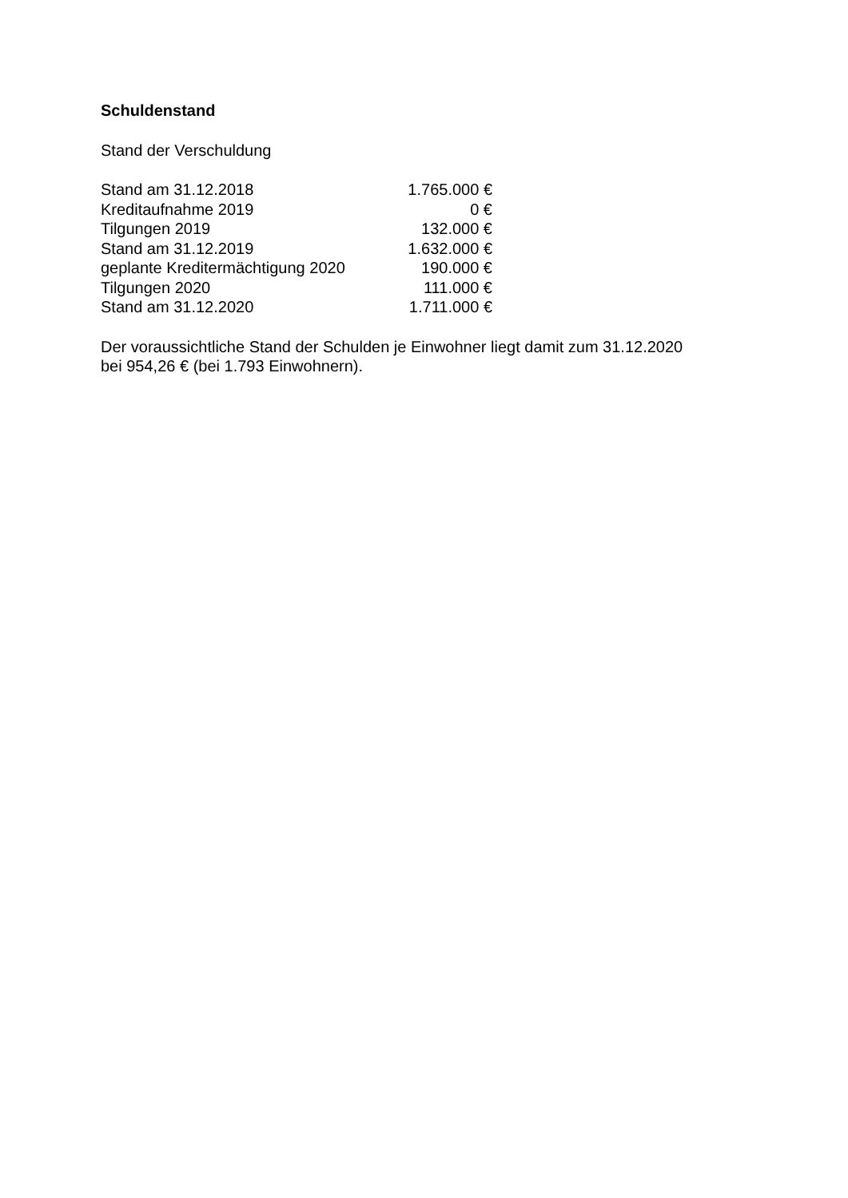Schuldenstand
Stand der Verschuldung
| Stand am 31.12.2018 | 1.765.000 € |
| Kreditaufnahme 2019 | 0 € |
| Tilgungen 2019 | 132.000 € |
| Stand am 31.12.2019 | 1.632.000 € |
| geplante Kreditermächtigung 2020 | 190.000 € |
| Tilgungen 2020 | 111.000 € |
| Stand am 31.12.2020 | 1.711.000 € |
Der voraussichtliche Stand der Schulden je Einwohner liegt damit zum 31.12.2020
bei 954,26 € (bei 1.793 Einwohnern).